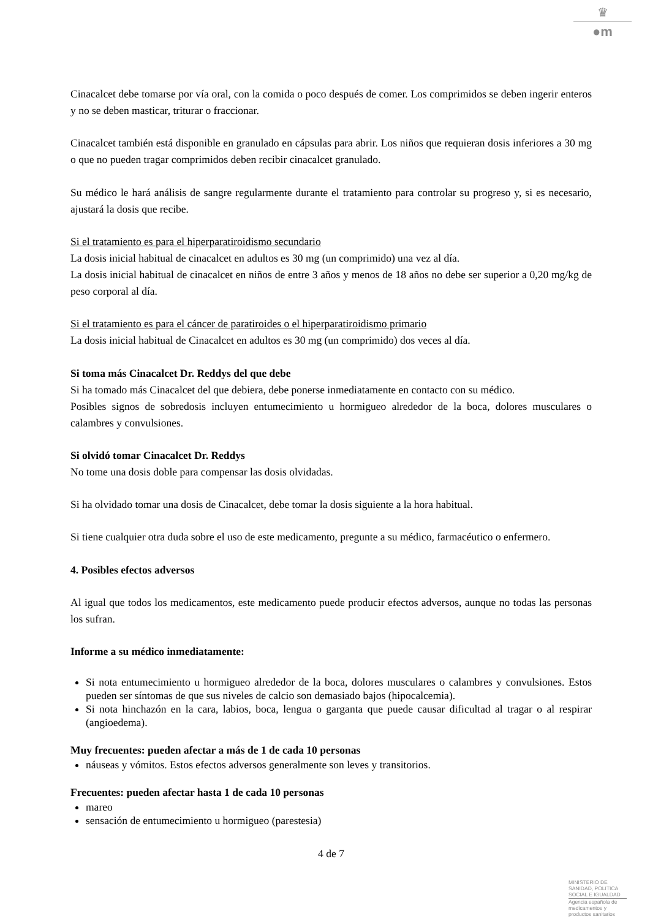♛
●m
Cinacalcet debe tomarse por vía oral, con la comida o poco después de comer. Los comprimidos se deben ingerir enteros y no se deben masticar, triturar o fraccionar.
Cinacalcet también está disponible en granulado en cápsulas para abrir. Los niños que requieran dosis inferiores a 30 mg o que no pueden tragar comprimidos deben recibir cinacalcet granulado.
Su médico le hará análisis de sangre regularmente durante el tratamiento para controlar su progreso y, si es necesario, ajustará la dosis que recibe.
Si el tratamiento es para el hiperparatiroidismo secundario
La dosis inicial habitual de cinacalcet en adultos es 30 mg (un comprimido) una vez al día.
La dosis inicial habitual de cinacalcet en niños de entre 3 años y menos de 18 años no debe ser superior a 0,20 mg/kg de peso corporal al día.
Si el tratamiento es para el cáncer de paratiroides o el hiperparatiroidismo primario
La dosis inicial habitual de Cinacalcet en adultos es 30 mg (un comprimido) dos veces al día.
Si toma más Cinacalcet Dr. Reddys del que debe
Si ha tomado más Cinacalcet del que debiera, debe ponerse inmediatamente en contacto con su médico.
Posibles signos de sobredosis incluyen entumecimiento u hormigueo alrededor de la boca, dolores musculares o calambres y convulsiones.
Si olvidó tomar Cinacalcet Dr. Reddys
No tome una dosis doble para compensar las dosis olvidadas.
Si ha olvidado tomar una dosis de Cinacalcet, debe tomar la dosis siguiente a la hora habitual.
Si tiene cualquier otra duda sobre el uso de este medicamento, pregunte a su médico, farmacéutico o enfermero.
4. Posibles efectos adversos
Al igual que todos los medicamentos, este medicamento puede producir efectos adversos, aunque no todas las personas los sufran.
Informe a su médico inmediatamente:
Si nota entumecimiento u hormigueo alrededor de la boca, dolores musculares o calambres y convulsiones. Estos pueden ser síntomas de que sus niveles de calcio son demasiado bajos (hipocalcemia).
Si nota hinchazón en la cara, labios, boca, lengua o garganta que puede causar dificultad al tragar o al respirar (angioedema).
Muy frecuentes: pueden afectar a más de 1 de cada 10 personas
náuseas y vómitos. Estos efectos adversos generalmente son leves y transitorios.
Frecuentes: pueden afectar hasta 1 de cada 10 personas
mareo
sensación de entumecimiento u hormigueo (parestesia)
4 de 7
MINISTERIO DE
SANIDAD, POLITICA
SOCIAL E IGUALDAD
Agencia española de
medicamentos y
productos sanitarios